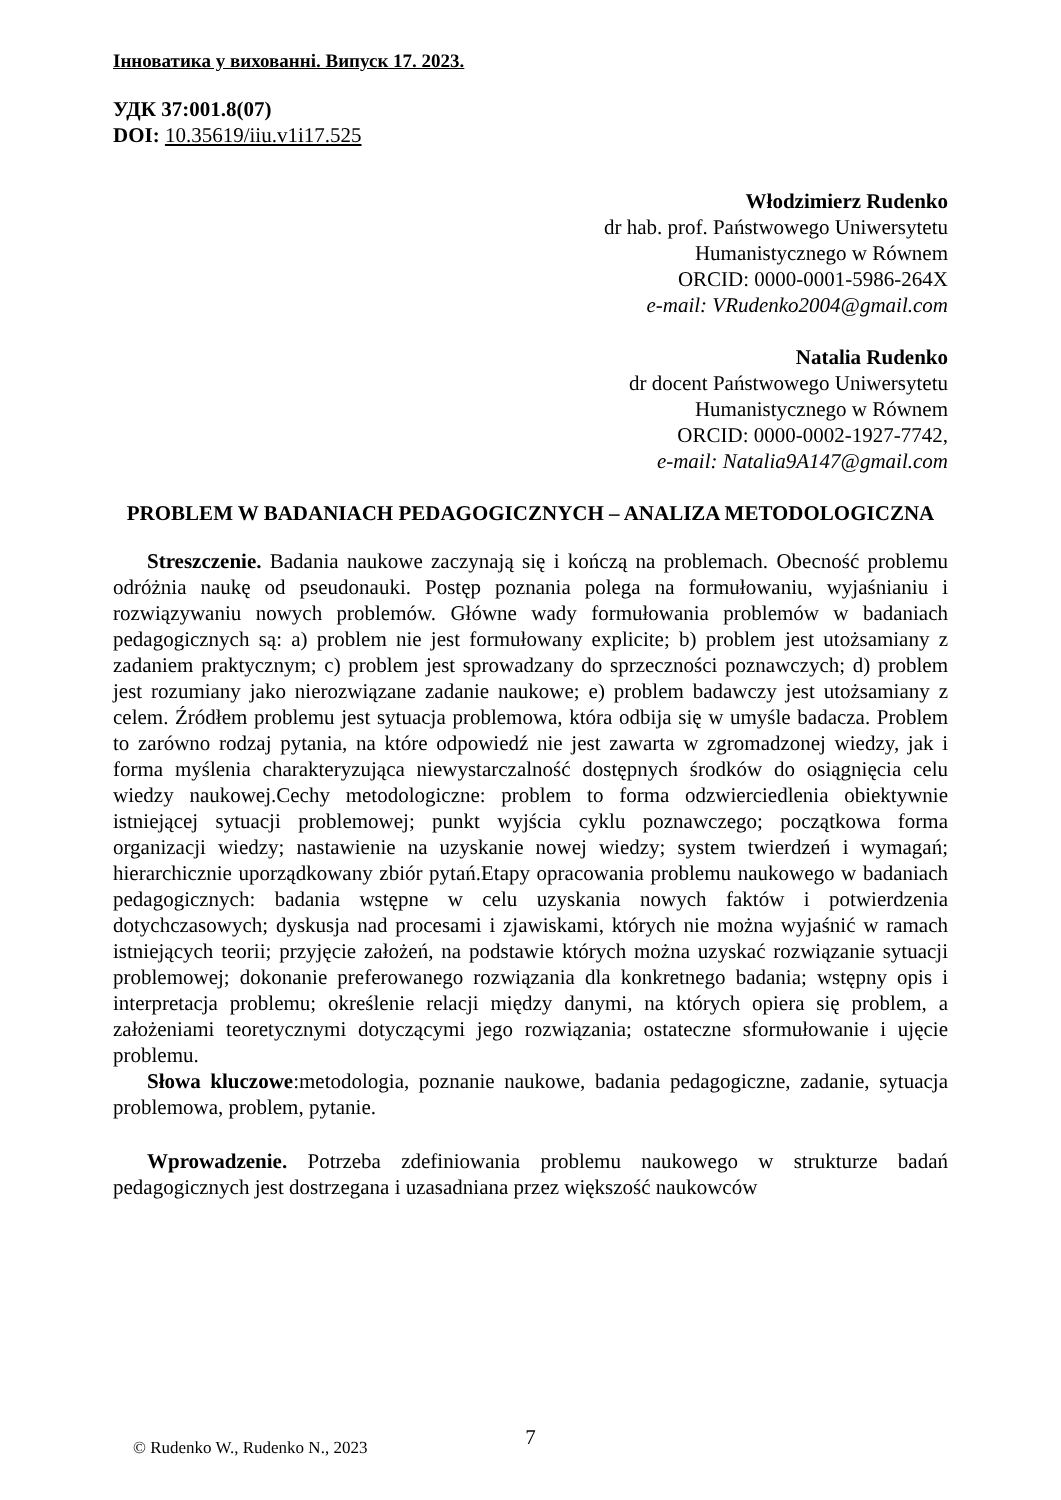Інноватика у вихованні. Випуск 17. 2023.
УДК 37:001.8(07)
DOI: 10.35619/iiu.v1i17.525
Włodzimierz Rudenko
dr hab. prof. Państwowego Uniwersytetu
Humanistycznego w Równem
ORCID: 0000-0001-5986-264X
e-mail: VRudenko2004@gmail.com
Natalia Rudenko
dr docent Państwowego Uniwersytetu
Humanistycznego w Równem
ORCID: 0000-0002-1927-7742,
e-mail: Natalia9A147@gmail.com
PROBLEM W BADANIACH PEDAGOGICZNYCH – ANALIZA METODOLOGICZNA
Streszczenie. Badania naukowe zaczynają się i kończą na problemach. Obecność problemu odróżnia naukę od pseudonauki. Postęp poznania polega na formułowaniu, wyjaśnianiu i rozwiązywaniu nowych problemów. Główne wady formułowania problemów w badaniach pedagogicznych są: a) problem nie jest formułowany explicite; b) problem jest utożsamiany z zadaniem praktycznym; c) problem jest sprowadzany do sprzeczności poznawczych; d) problem jest rozumiany jako nierozwiązane zadanie naukowe; e) problem badawczy jest utożsamiany z celem. Źródłem problemu jest sytuacja problemowa, która odbija się w umyśle badacza. Problem to zarówno rodzaj pytania, na które odpowiedź nie jest zawarta w zgromadzonej wiedzy, jak i forma myślenia charakteryzująca niewystarczalność dostępnych środków do osiągnięcia celu wiedzy naukowej.Cechy metodologiczne: problem to forma odzwierciedlenia obiektywnie istniejącej sytuacji problemowej; punkt wyjścia cyklu poznawczego; początkowa forma organizacji wiedzy; nastawienie na uzyskanie nowej wiedzy; system twierdzeń i wymagań; hierarchicznie uporządkowany zbiór pytań.Etapy opracowania problemu naukowego w badaniach pedagogicznych: badania wstępne w celu uzyskania nowych faktów i potwierdzenia dotychczasowych; dyskusja nad procesami i zjawiskami, których nie można wyjaśnić w ramach istniejących teorii; przyjęcie założeń, na podstawie których można uzyskać rozwiązanie sytuacji problemowej; dokonanie preferowanego rozwiązania dla konkretnego badania; wstępny opis i interpretacja problemu; określenie relacji między danymi, na których opiera się problem, a założeniami teoretycznymi dotyczącymi jego rozwiązania; ostateczne sformułowanie i ujęcie problemu.
Słowa kluczowe:metodologia, poznanie naukowe, badania pedagogiczne, zadanie, sytuacja problemowa, problem, pytanie.
Wprowadzenie. Potrzeba zdefiniowania problemu naukowego w strukturze badań pedagogicznych jest dostrzegana i uzasadniana przez większość naukowców
7 © Rudenko W., Rudenko N., 2023